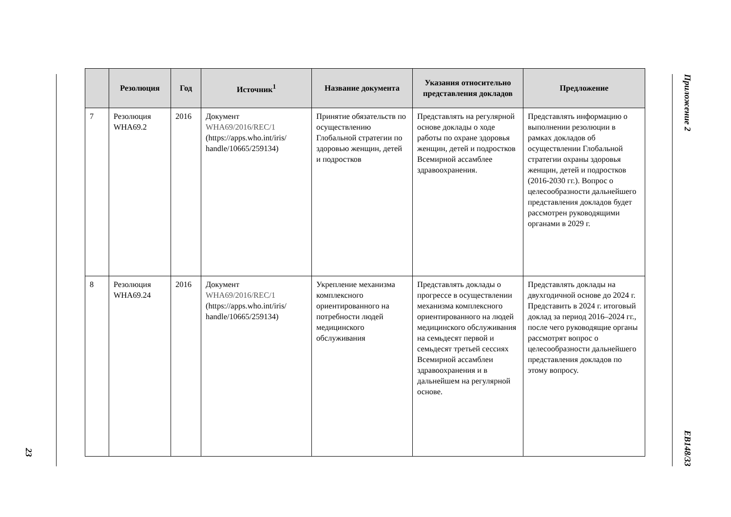23
| | Резолюция | Год | Источник<sup>1</sup> | Название документа | Указания относительно представления докладов | Предложение |
| --- | --- | --- | --- | --- | --- | --- |
| 7 | Резолюция WHA69.2 | 2016 | Документ WHA69/2016/REC/1 (https://apps.who.int/iris/ handle/10665/259134) | Принятие обязательств по осуществлению Глобальной стратегии по здоровью женщин, детей и подростков | Представлять на регулярной основе доклады о ходе работы по охране здоровья женщин, детей и подростков Всемирной ассамблее здравоохранения. | Представлять информацию о выполнении резолюции в рамках докладов об осуществлении Глобальной стратегии охраны здоровья женщин, детей и подростков (2016-2030 гг.). Вопрос о целесообразности дальнейшего представления докладов будет рассмотрен руководящими органами в 2029 г. |
| 8 | Резолюция WHA69.24 | 2016 | Документ WHA69/2016/REC/1 (https://apps.who.int/iris/ handle/10665/259134) | Укрепление механизма комплексного ориентированного на потребности людей медицинского обслуживания | Представлять доклады о прогрессе в осуществлении механизма комплексного ориентированного на людей медицинского обслуживания на семьдесят первой и семьдесят третьей сессиях Всемирной ассамблеи здравоохранения и в дальнейшем на регулярной основе. | Представлять доклады на двухгодичной основе до 2024 г. Представить в 2024 г. итоговый доклад за период 2016–2024 гг., после чего руководящие органы рассмотрят вопрос о целесообразности дальнейшего представления докладов по этому вопросу. |
Приложение 2
EB148/33